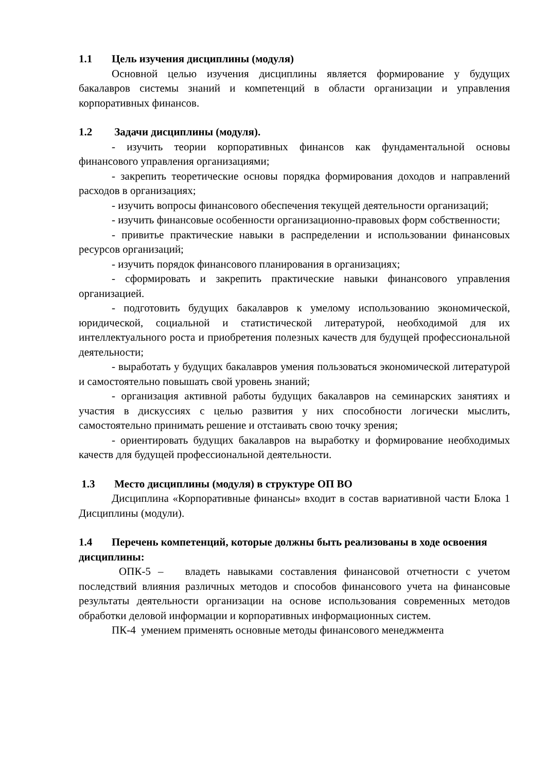1.1 Цель изучения дисциплины (модуля)
Основной целью изучения дисциплины является формирование у будущих бакалавров системы знаний и компетенций в области организации и управления корпоративных финансов.
1.2 Задачи дисциплины (модуля).
- изучить теории корпоративных финансов как фундаментальной основы финансового управления организациями;
- закрепить теоретические основы порядка формирования доходов и направлений расходов в организациях;
- изучить вопросы финансового обеспечения текущей деятельности организаций;
- изучить финансовые особенности организационно-правовых форм собственности;
- привитье практические навыки в распределении и использовании финансовых ресурсов организаций;
- изучить порядок финансового планирования в организациях;
- сформировать и закрепить практические навыки финансового управления организацией.
- подготовить будущих бакалавров к умелому использованию экономической, юридической, социальной и статистической литературой, необходимой для их интеллектуального роста и приобретения полезных качеств для будущей профессиональной деятельности;
- выработать у будущих бакалавров умения пользоваться экономической литературой и самостоятельно повышать свой уровень знаний;
- организация активной работы будущих бакалавров на семинарских занятиях и участия в дискуссиях с целью развития у них способности логически мыслить, самостоятельно принимать решение и отстаивать свою точку зрения;
- ориентировать будущих бакалавров на выработку и формирование необходимых качеств для будущей профессиональной деятельности.
1.3 Место дисциплины (модуля) в структуре ОП ВО
Дисциплина «Корпоративные финансы» входит в состав вариативной части Блока 1 Дисциплины (модули).
1.4 Перечень компетенций, которые должны быть реализованы в ходе освоения дисциплины:
ОПК-5 – владеть навыками составления финансовой отчетности с учетом последствий влияния различных методов и способов финансового учета на финансовые результаты деятельности организации на основе использования современных методов обработки деловой информации и корпоративных информационных систем.
ПК-4 умением применять основные методы финансового менеджмента